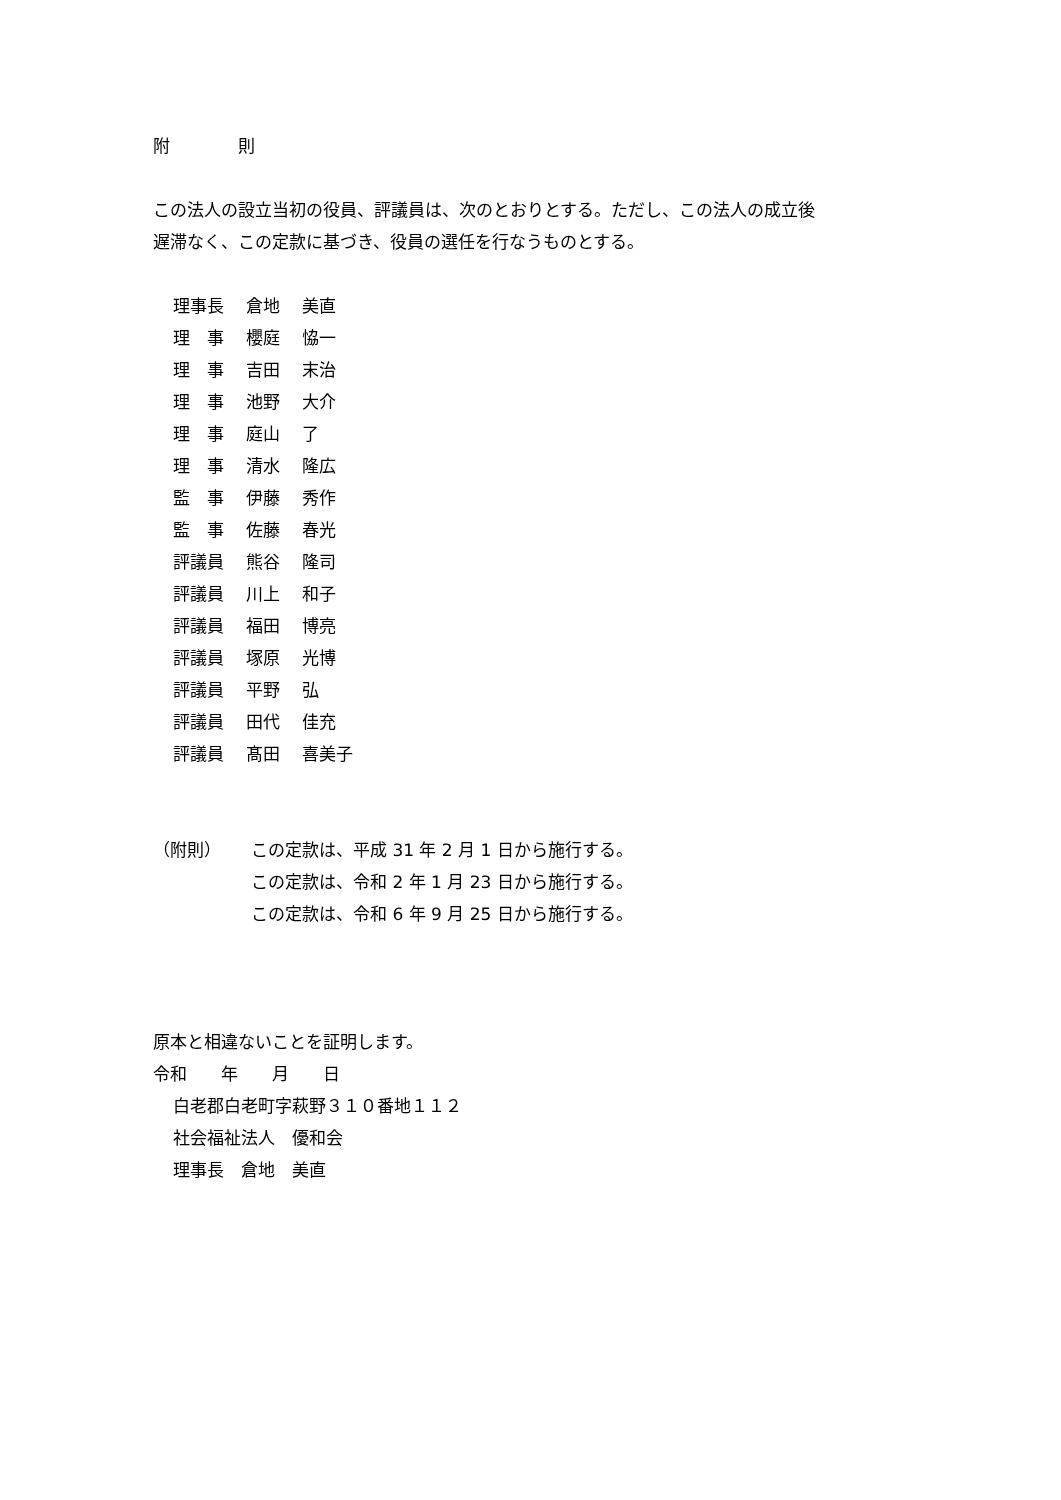附    則
この法人の設立当初の役員、評議員は、次のとおりとする。ただし、この法人の成立後
遅滞なく、この定款に基づき、役員の選任を行なうものとする。
| 理事長 | 倉地 | 美直 |
| 理 事 | 櫻庭 | 恊一 |
| 理 事 | 吉田 | 末治 |
| 理 事 | 池野 | 大介 |
| 理 事 | 庭山 | 了 |
| 理 事 | 清水 | 隆広 |
| 監 事 | 伊藤 | 秀作 |
| 監 事 | 佐藤 | 春光 |
| 評議員 | 熊谷 | 隆司 |
| 評議員 | 川上 | 和子 |
| 評議員 | 福田 | 博亮 |
| 評議員 | 塚原 | 光博 |
| 評議員 | 平野 | 弘 |
| 評議員 | 田代 | 佳充 |
| 評議員 | 髙田 | 喜美子 |
| （附則） | この定款は、平成 31 年 2 月 1 日から施行する。 |
| | この定款は、令和 2 年 1 月 23 日から施行する。 |
| | この定款は、令和 6 年 9 月 25 日から施行する。 |
原本と相違ないことを証明します。
令和  年  月  日
白老郡白老町字萩野３１０番地１１２
社会福祉法人　優和会
理事長　倉地　美直